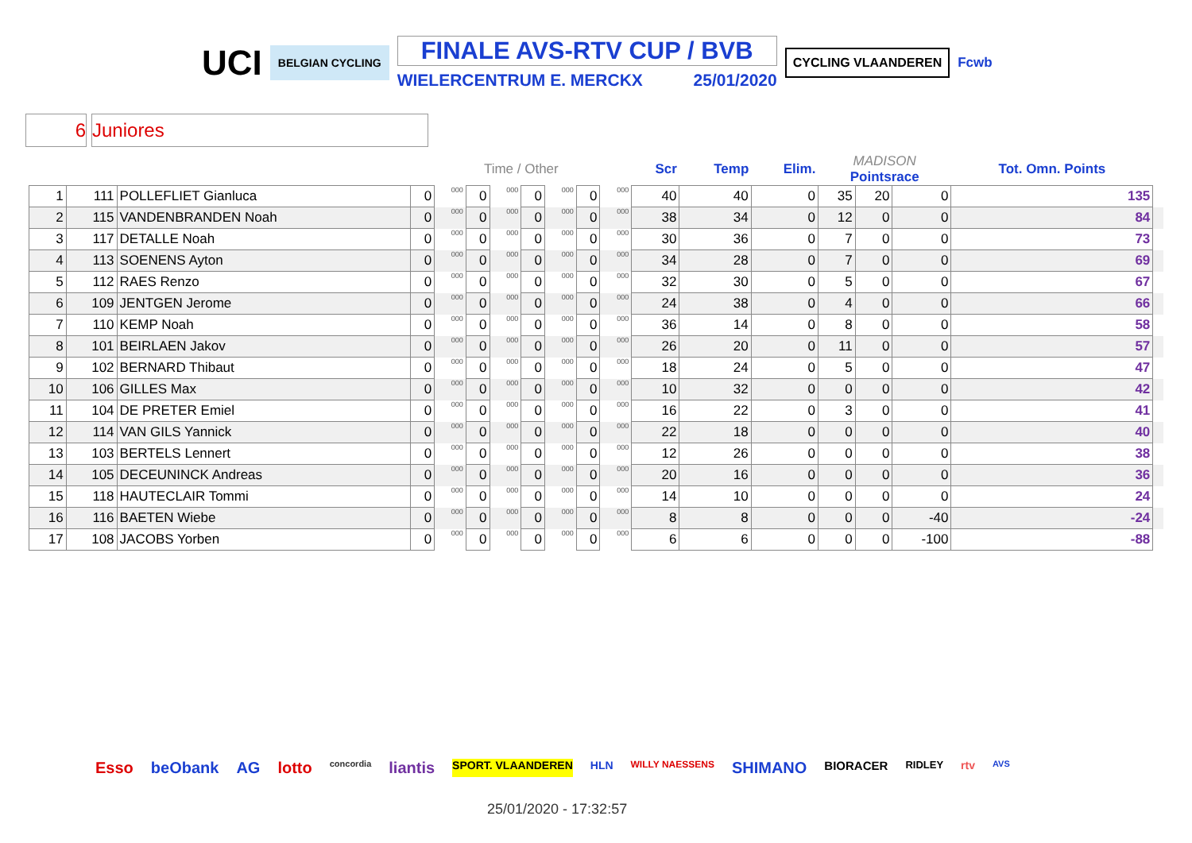UCI
BELGIAN CYCLING
FINALE AVS-RTV CUP / BVB
WIELERCENTRUM E. MERCKX 25/01/2020
CYCLING VLAANDEREN
Fcwb
6 Juniores
| | | | Time / Other | | | | | | | | Scr | Temp | Elim. | MADISON Pointsrace | | | Tot. Omn. Points | |
| --- | --- | --- | --- | --- | --- | --- | --- | --- | --- | --- | --- | --- | --- | --- | --- | --- | --- | --- |
| 1 | 111 | POLLEFLIET Gianluca | 0 | 000 | 0 | 000 | 0 | 000 | 0 | 000 | 40 | 40 | 0 | 35 | 20 | 0 | 135 | |
| 2 | 115 | VANDENBRANDEN Noah | 0 | 000 | 0 | 000 | 0 | 000 | 0 | 000 | 38 | 34 | 0 | 12 | 0 | 0 | 84 | |
| 3 | 117 | DETALLE Noah | 0 | 000 | 0 | 000 | 0 | 000 | 0 | 000 | 30 | 36 | 0 | 7 | 0 | 0 | 73 | |
| 4 | 113 | SOENENS Ayton | 0 | 000 | 0 | 000 | 0 | 000 | 0 | 000 | 34 | 28 | 0 | 7 | 0 | 0 | 69 | |
| 5 | 112 | RAES Renzo | 0 | 000 | 0 | 000 | 0 | 000 | 0 | 000 | 32 | 30 | 0 | 5 | 0 | 0 | 67 | |
| 6 | 109 | JENTGEN Jerome | 0 | 000 | 0 | 000 | 0 | 000 | 0 | 000 | 24 | 38 | 0 | 4 | 0 | 0 | 66 | |
| 7 | 110 | KEMP Noah | 0 | 000 | 0 | 000 | 0 | 000 | 0 | 000 | 36 | 14 | 0 | 8 | 0 | 0 | 58 | |
| 8 | 101 | BEIRLAEN Jakov | 0 | 000 | 0 | 000 | 0 | 000 | 0 | 000 | 26 | 20 | 0 | 11 | 0 | 0 | 57 | |
| 9 | 102 | BERNARD Thibaut | 0 | 000 | 0 | 000 | 0 | 000 | 0 | 000 | 18 | 24 | 0 | 5 | 0 | 0 | 47 | |
| 10 | 106 | GILLES Max | 0 | 000 | 0 | 000 | 0 | 000 | 0 | 000 | 10 | 32 | 0 | 0 | 0 | 0 | 42 | |
| 11 | 104 | DE PRETER Emiel | 0 | 000 | 0 | 000 | 0 | 000 | 0 | 000 | 16 | 22 | 0 | 3 | 0 | 0 | 41 | |
| 12 | 114 | VAN GILS Yannick | 0 | 000 | 0 | 000 | 0 | 000 | 0 | 000 | 22 | 18 | 0 | 0 | 0 | 0 | 40 | |
| 13 | 103 | BERTELS Lennert | 0 | 000 | 0 | 000 | 0 | 000 | 0 | 000 | 12 | 26 | 0 | 0 | 0 | 0 | 38 | |
| 14 | 105 | DECEUNINCK Andreas | 0 | 000 | 0 | 000 | 0 | 000 | 0 | 000 | 20 | 16 | 0 | 0 | 0 | 0 | 36 | |
| 15 | 118 | HAUTECLAIR Tommi | 0 | 000 | 0 | 000 | 0 | 000 | 0 | 000 | 14 | 10 | 0 | 0 | 0 | 0 | 24 | |
| 16 | 116 | BAETEN Wiebe | 0 | 000 | 0 | 000 | 0 | 000 | 0 | 000 | 8 | 8 | 0 | 0 | 0 | -40 | -24 | |
| 17 | 108 | JACOBS Yorben | 0 | 000 | 0 | 000 | 0 | 000 | 0 | 000 | 6 | 6 | 0 | 0 | 0 | -100 | -88 | |
Esso beObank AG lotto concordia liantis SPORT. VLAANDEREN HLN WILLY NAESSENS SHIMANO BIORACER RIDLEY rtv AVS
25/01/2020 - 17:32:57